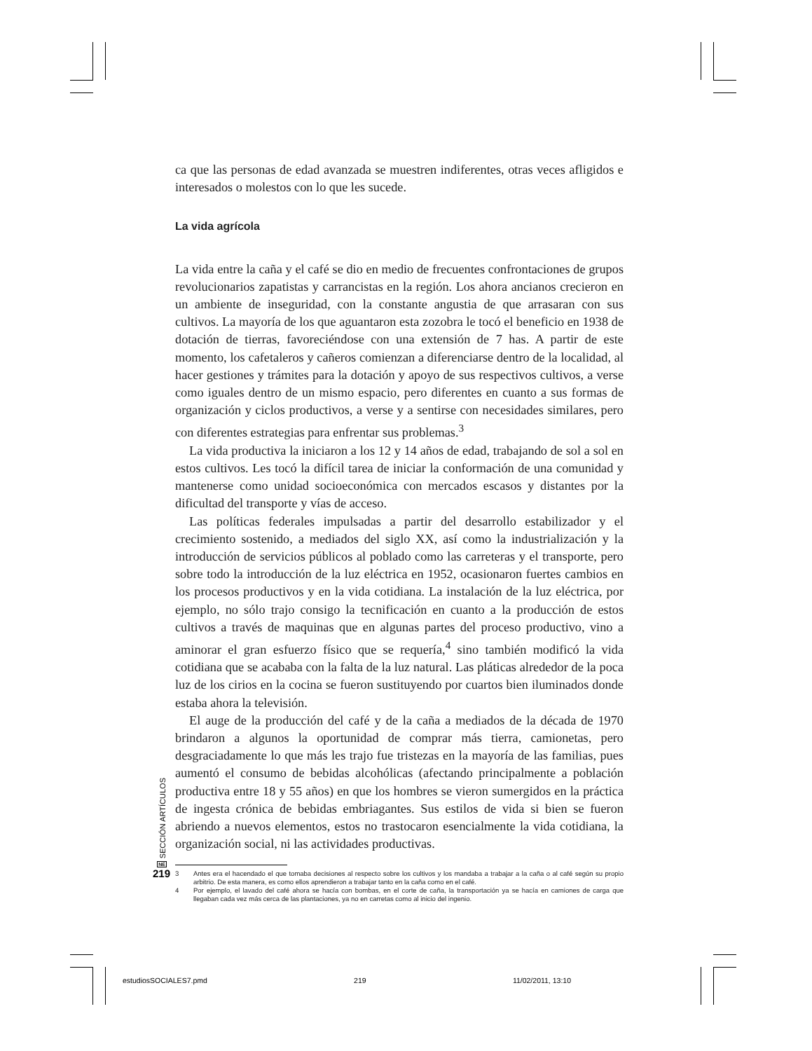ca que las personas de edad avanzada se muestren indiferentes, otras veces afligidos e interesados o molestos con lo que les sucede.
La vida agrícola
La vida entre la caña y el café se dio en medio de frecuentes confrontaciones de grupos revolucionarios zapatistas y carrancistas en la región. Los ahora ancianos crecieron en un ambiente de inseguridad, con la constante angustia de que arrasaran con sus cultivos. La mayoría de los que aguantaron esta zozobra le tocó el beneficio en 1938 de dotación de tierras, favoreciéndose con una extensión de 7 has. A partir de este momento, los cafetaleros y cañeros comienzan a diferenciarse dentro de la localidad, al hacer gestiones y trámites para la dotación y apoyo de sus respectivos cultivos, a verse como iguales dentro de un mismo espacio, pero diferentes en cuanto a sus formas de organización y ciclos productivos, a verse y a sentirse con necesidades similares, pero con diferentes estrategias para enfrentar sus problemas.<sup>3</sup>
La vida productiva la iniciaron a los 12 y 14 años de edad, trabajando de sol a sol en estos cultivos. Les tocó la difícil tarea de iniciar la conformación de una comunidad y mantenerse como unidad socioeconómica con mercados escasos y distantes por la dificultad del transporte y vías de acceso.
Las políticas federales impulsadas a partir del desarrollo estabilizador y el crecimiento sostenido, a mediados del siglo XX, así como la industrialización y la introducción de servicios públicos al poblado como las carreteras y el transporte, pero sobre todo la introducción de la luz eléctrica en 1952, ocasionaron fuertes cambios en los procesos productivos y en la vida cotidiana. La instalación de la luz eléctrica, por ejemplo, no sólo trajo consigo la tecnificación en cuanto a la producción de estos cultivos a través de maquinas que en algunas partes del proceso productivo, vino a aminorar el gran esfuerzo físico que se requería,<sup>4</sup> sino también modificó la vida cotidiana que se acababa con la falta de la luz natural. Las pláticas alrededor de la poca luz de los cirios en la cocina se fueron sustituyendo por cuartos bien iluminados donde estaba ahora la televisión.
El auge de la producción del café y de la caña a mediados de la década de 1970 brindaron a algunos la oportunidad de comprar más tierra, camionetas, pero desgraciadamente lo que más les trajo fue tristezas en la mayoría de las familias, pues aumentó el consumo de bebidas alcohólicas (afectando principalmente a población productiva entre 18 y 55 años) en que los hombres se vieron sumergidos en la práctica de ingesta crónica de bebidas embriagantes. Sus estilos de vida si bien se fueron abriendo a nuevos elementos, estos no trastocaron esencialmente la vida cotidiana, la organización social, ni las actividades productivas.
3 Antes era el hacendado el que tomaba decisiones al respecto sobre los cultivos y los mandaba a trabajar a la caña o al café según su propio arbitrio. De esta manera, es como ellos aprendieron a trabajar tanto en la caña como en el café.
4 Por ejemplo, el lavado del café ahora se hacía con bombas, en el corte de caña, la transportación ya se hacía en camiones de carga que llegaban cada vez más cerca de las plantaciones, ya no en carretas como al inicio del ingenio.
SECCIÓN ARTÍCULOS
NE
219
estudiosSOCIALES7.pmd 219 11/02/2011, 13:10